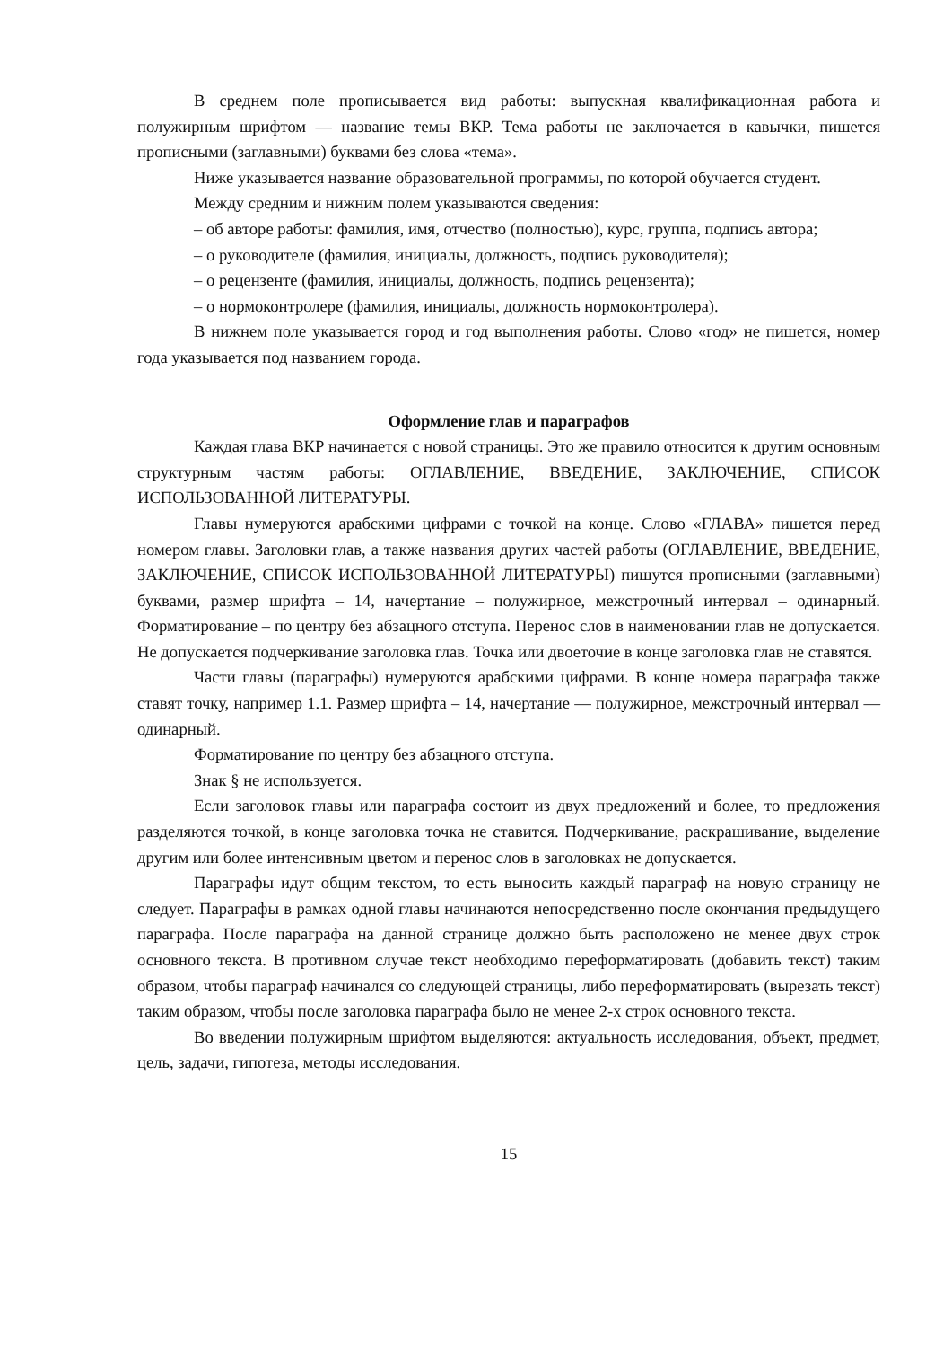В среднем поле прописывается вид работы: выпускная квалификационная работа и полужирным шрифтом — название темы ВКР. Тема работы не заключается в кавычки, пишется прописными (заглавными) буквами без слова «тема».
Ниже указывается название образовательной программы, по которой обучается студент.
Между средним и нижним полем указываются сведения:
– об авторе работы: фамилия, имя, отчество (полностью), курс, группа, подпись автора;
– о руководителе (фамилия, инициалы, должность, подпись руководителя);
– о рецензенте (фамилия, инициалы, должность, подпись рецензента);
– о нормоконтролере (фамилия, инициалы, должность нормоконтролера).
В нижнем поле указывается город и год выполнения работы. Слово «год» не пишется, номер года указывается под названием города.
Оформление глав и параграфов
Каждая глава ВКР начинается с новой страницы. Это же правило относится к другим основным структурным частям работы: ОГЛАВЛЕНИЕ, ВВЕДЕНИЕ, ЗАКЛЮЧЕНИЕ, СПИСОК ИСПОЛЬЗОВАННОЙ ЛИТЕРАТУРЫ.
Главы нумеруются арабскими цифрами с точкой на конце. Слово «ГЛАВА» пишется перед номером главы. Заголовки глав, а также названия других частей работы (ОГЛАВЛЕНИЕ, ВВЕДЕНИЕ, ЗАКЛЮЧЕНИЕ, СПИСОК ИСПОЛЬЗОВАННОЙ ЛИТЕРАТУРЫ) пишутся прописными (заглавными) буквами, размер шрифта – 14, начертание – полужирное, межстрочный интервал – одинарный. Форматирование – по центру без абзацного отступа. Перенос слов в наименовании глав не допускается. Не допускается подчеркивание заголовка глав. Точка или двоеточие в конце заголовка глав не ставятся.
Части главы (параграфы) нумеруются арабскими цифрами. В конце номера параграфа также ставят точку, например 1.1. Размер шрифта – 14, начертание — полужирное, межстрочный интервал — одинарный.
Форматирование по центру без абзацного отступа.
Знак § не используется.
Если заголовок главы или параграфа состоит из двух предложений и более, то предложения разделяются точкой, в конце заголовка точка не ставится. Подчеркивание, раскрашивание, выделение другим или более интенсивным цветом и перенос слов в заголовках не допускается.
Параграфы идут общим текстом, то есть выносить каждый параграф на новую страницу не следует. Параграфы в рамках одной главы начинаются непосредственно после окончания предыдущего параграфа. После параграфа на данной странице должно быть расположено не менее двух строк основного текста. В противном случае текст необходимо переформатировать (добавить текст) таким образом, чтобы параграф начинался со следующей страницы, либо переформатировать (вырезать текст) таким образом, чтобы после заголовка параграфа было не менее 2-х строк основного текста.
Во введении полужирным шрифтом выделяются: актуальность исследования, объект, предмет, цель, задачи, гипотеза, методы исследования.
15